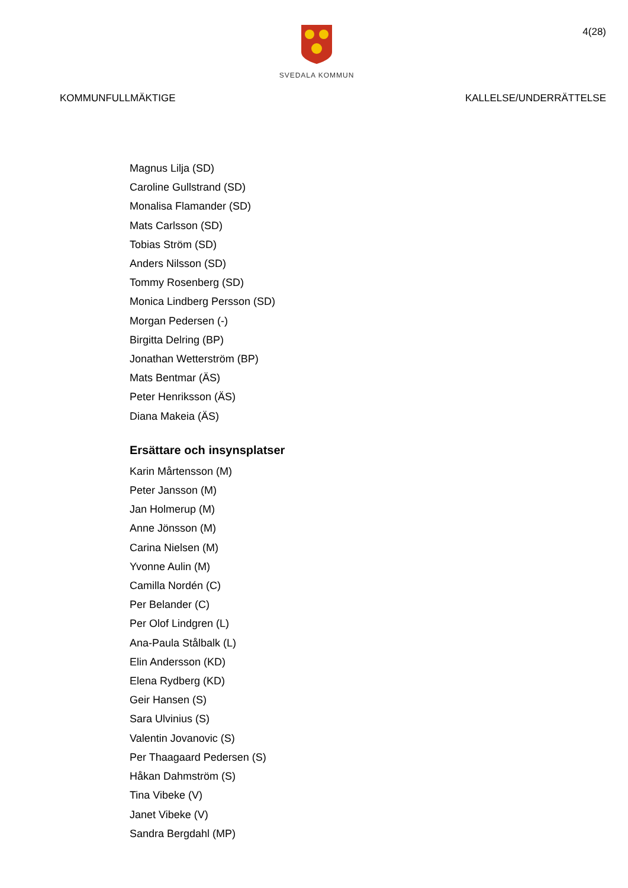SVEDALA KOMMUN
4(28)
KOMMUNFULLMÄKTIGE KALLELSE/UNDERRÄTTELSE
Magnus Lilja (SD)
Caroline Gullstrand (SD)
Monalisa Flamander (SD)
Mats Carlsson (SD)
Tobias Ström (SD)
Anders Nilsson (SD)
Tommy Rosenberg (SD)
Monica Lindberg Persson (SD)
Morgan Pedersen (-)
Birgitta Delring (BP)
Jonathan Wetterström (BP)
Mats Bentmar (ÄS)
Peter Henriksson (ÄS)
Diana Makeia (ÄS)
Ersättare och insynsplatser
Karin Mårtensson (M)
Peter Jansson (M)
Jan Holmerup (M)
Anne Jönsson (M)
Carina Nielsen (M)
Yvonne Aulin (M)
Camilla Nordén (C)
Per Belander (C)
Per Olof Lindgren (L)
Ana-Paula Stålbalk (L)
Elin Andersson (KD)
Elena Rydberg (KD)
Geir Hansen (S)
Sara Ulvinius (S)
Valentin Jovanovic (S)
Per Thaagaard Pedersen (S)
Håkan Dahmström (S)
Tina Vibeke (V)
Janet Vibeke (V)
Sandra Bergdahl (MP)